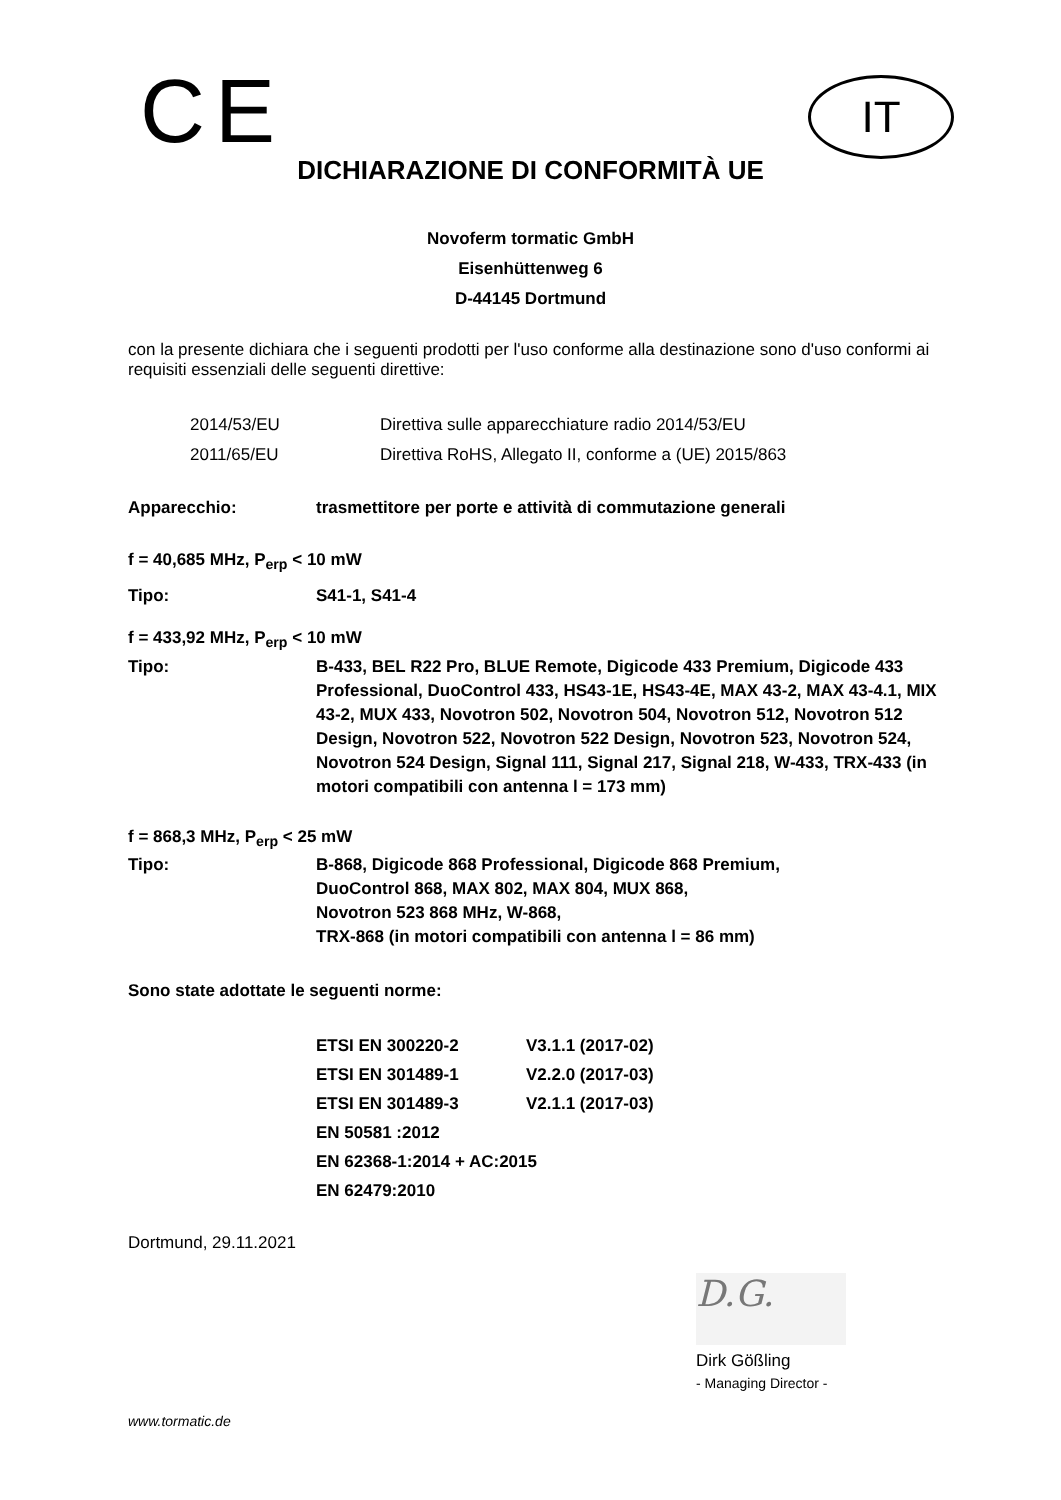CE IT
DICHIARAZIONE DI CONFORMITÀ UE
Novoferm tormatic GmbH
Eisenhüttenweg 6
D-44145 Dortmund
con la presente dichiara che i seguenti prodotti per l'uso conforme alla destinazione sono d'uso conformi ai requisiti essenziali delle seguenti direttive:
| 2014/53/EU | Direttiva sulle apparecchiature radio 2014/53/EU |
| 2011/65/EU | Direttiva RoHS, Allegato II, conforme a (UE) 2015/863 |
| Apparecchio: | trasmettitore per porte e attività di commutazione generali |
| f = 40,685 MHz, P<sub>erp</sub> < 10 mW | |
| Tipo: | S41-1, S41-4 |
| f = 433,92 MHz, P<sub>erp</sub> < 10 mW | |
| Tipo: | B-433, BEL R22 Pro, BLUE Remote, Digicode 433 Premium, Digicode 433 Professional, DuoControl 433, HS43-1E, HS43-4E, MAX 43-2, MAX 43-4.1, MIX 43-2, MUX 433, Novotron 502, Novotron 504, Novotron 512, Novotron 512 Design, Novotron 522, Novotron 522 Design, Novotron 523, Novotron 524, Novotron 524 Design, Signal 111, Signal 217, Signal 218, W-433, TRX-433 (in motori compatibili con antenna l = 173 mm) |
| f = 868,3 MHz, P<sub>erp</sub> < 25 mW | |
| Tipo: | B-868, Digicode 868 Professional, Digicode 868 Premium, DuoControl 868, MAX 802, MAX 804, MUX 868, Novotron 523 868 MHz, W-868, TRX-868 (in motori compatibili con antenna l = 86 mm) |
| Sono state adottate le seguenti norme: | |
| ETSI EN 300220-2 | V3.1.1 (2017-02) |
| ETSI EN 301489-1 | V2.2.0 (2017-03) |
| ETSI EN 301489-3 | V2.1.1 (2017-03) |
| EN 50581 :2012 | |
| EN 62368-1:2014 + AC:2015 | |
| EN 62479:2010 | |
Dortmund, 29.11.2021
D.G.
Dirk Gößling
- Managing Director -
www.tormatic.de